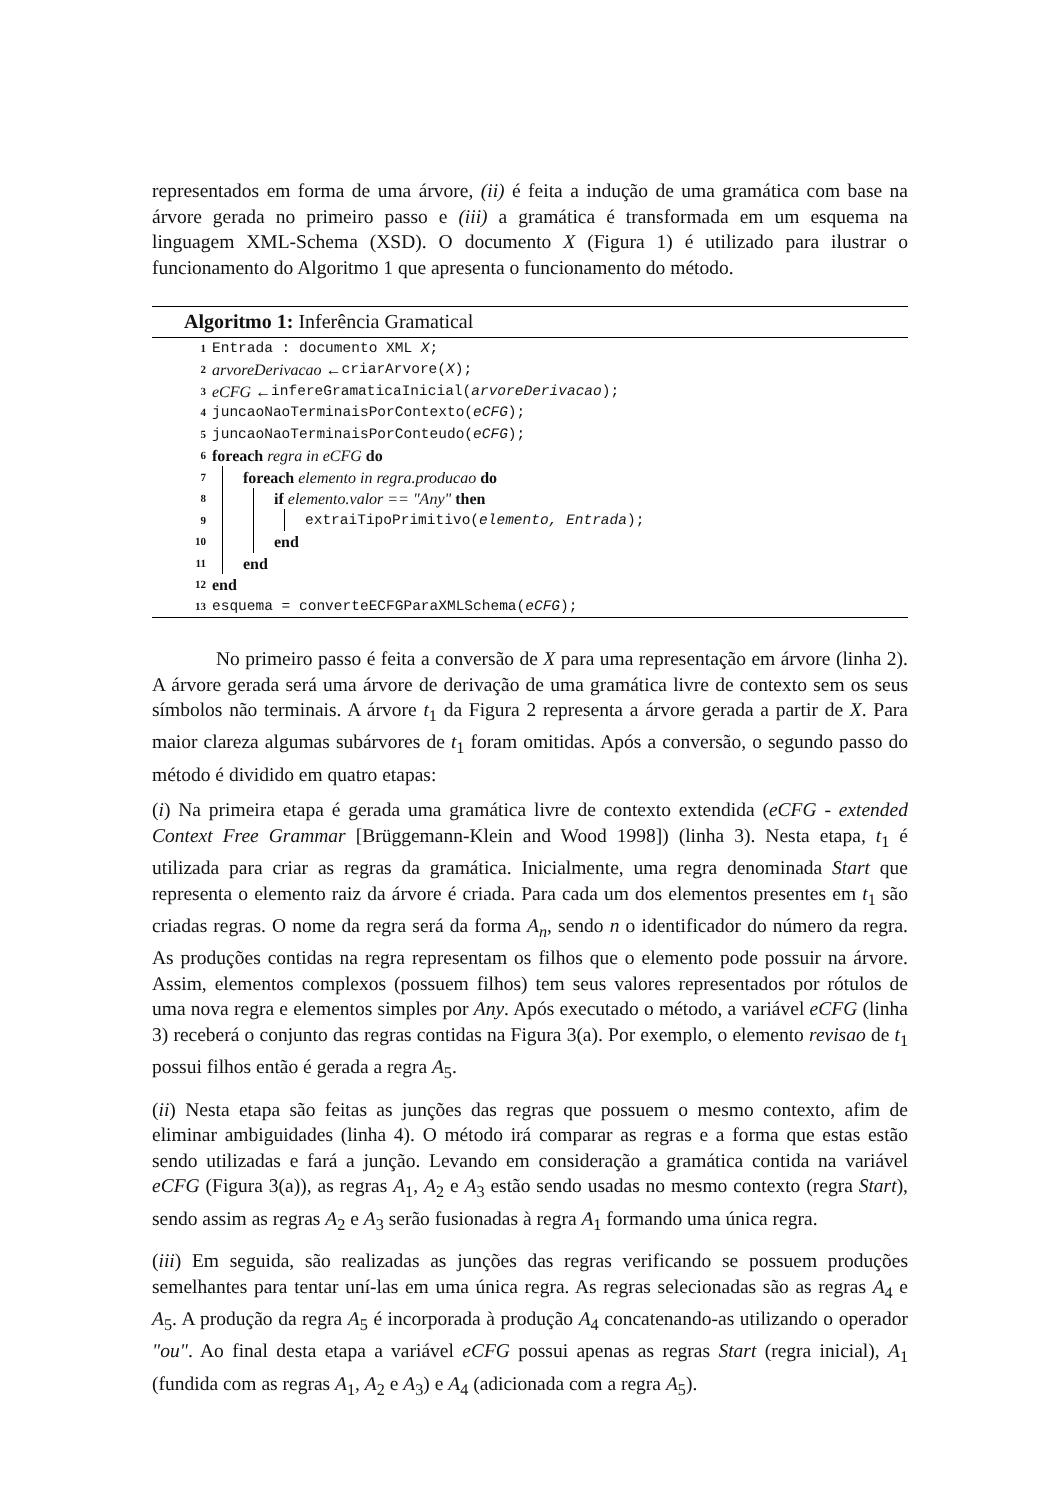representados em forma de uma árvore, (ii) é feita a indução de uma gramática com base na árvore gerada no primeiro passo e (iii) a gramática é transformada em um esquema na linguagem XML-Schema (XSD). O documento X (Figura 1) é utilizado para ilustrar o funcionamento do Algoritmo 1 que apresenta o funcionamento do método.
Algoritmo 1: Inferência Gramatical
1 Entrada : documento XML X;
2 arvoreDerivacao ← criarArvore(X);
3 eCFG ← infereGramaticaInicial(arvoreDerivacao);
4 juncaoNaoTerminaisPorContexto(eCFG);
5 juncaoNaoTerminaisPorConteudo(eCFG);
6 foreach regra in eCFG do
7 foreach elemento in regra.producao do
8 if elemento.valor == "Any" then
9 extraiTipoPrimitivo(elemento, Entrada);
10 end
11 end
12 end
13 esquema = converteECFGParaXMLSchema(eCFG);
No primeiro passo é feita a conversão de X para uma representação em árvore (linha 2). A árvore gerada será uma árvore de derivação de uma gramática livre de contexto sem os seus símbolos não terminais. A árvore t<sub>1</sub> da Figura 2 representa a árvore gerada a partir de X. Para maior clareza algumas subárvores de t<sub>1</sub> foram omitidas. Após a conversão, o segundo passo do método é dividido em quatro etapas:
(i) Na primeira etapa é gerada uma gramática livre de contexto extendida (eCFG - extended Context Free Grammar [Brüggemann-Klein and Wood 1998]) (linha 3). Nesta etapa, t<sub>1</sub> é utilizada para criar as regras da gramática. Inicialmente, uma regra denominada Start que representa o elemento raiz da árvore é criada. Para cada um dos elementos presentes em t<sub>1</sub> são criadas regras. O nome da regra será da forma A<sub>n</sub>, sendo n o identificador do número da regra. As produções contidas na regra representam os filhos que o elemento pode possuir na árvore. Assim, elementos complexos (possuem filhos) tem seus valores representados por rótulos de uma nova regra e elementos simples por Any. Após executado o método, a variável eCFG (linha 3) receberá o conjunto das regras contidas na Figura 3(a). Por exemplo, o elemento revisao de t<sub>1</sub> possui filhos então é gerada a regra A<sub>5</sub>.
(ii) Nesta etapa são feitas as junções das regras que possuem o mesmo contexto, afim de eliminar ambiguidades (linha 4). O método irá comparar as regras e a forma que estas estão sendo utilizadas e fará a junção. Levando em consideração a gramática contida na variável eCFG (Figura 3(a)), as regras A<sub>1</sub>, A<sub>2</sub> e A<sub>3</sub> estão sendo usadas no mesmo contexto (regra Start), sendo assim as regras A<sub>2</sub> e A<sub>3</sub> serão fusionadas à regra A<sub>1</sub> formando uma única regra.
(iii) Em seguida, são realizadas as junções das regras verificando se possuem produções semelhantes para tentar uní-las em uma única regra. As regras selecionadas são as regras A<sub>4</sub> e A<sub>5</sub>. A produção da regra A<sub>5</sub> é incorporada à produção A<sub>4</sub> concatenando-as utilizando o operador "ou". Ao final desta etapa a variável eCFG possui apenas as regras Start (regra inicial), A<sub>1</sub> (fundida com as regras A<sub>1</sub>, A<sub>2</sub> e A<sub>3</sub>) e A<sub>4</sub> (adicionada com a regra A<sub>5</sub>).